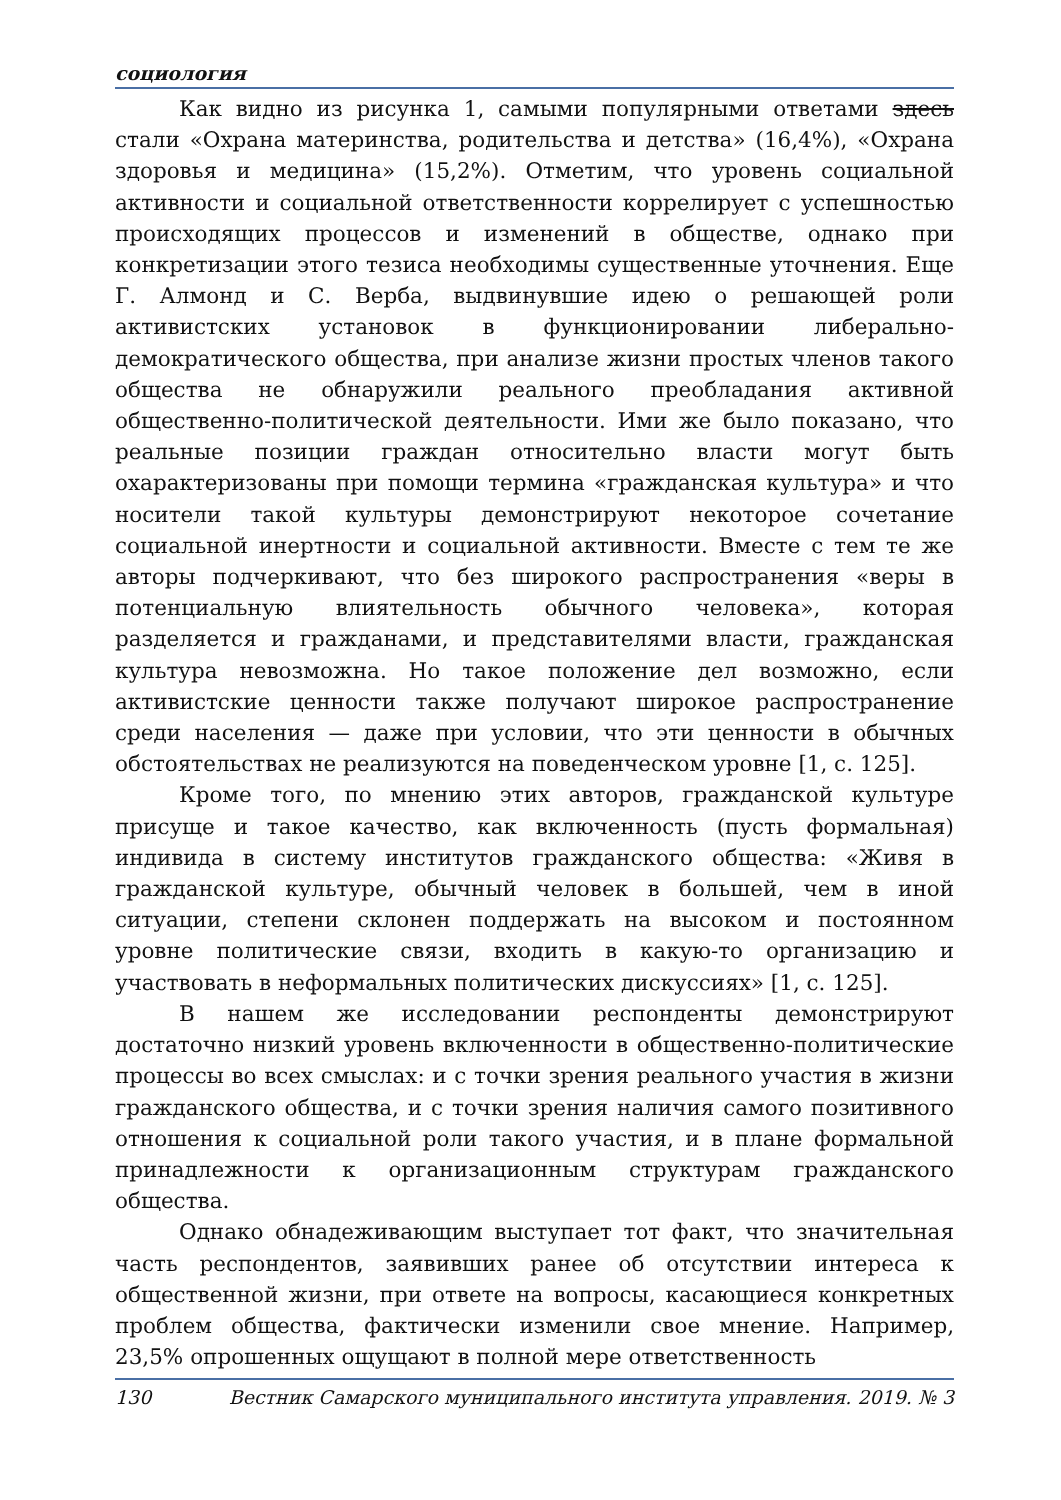социология
Как видно из рисунка 1, самыми популярными ответами здесь стали «Охрана материнства, родительства и детства» (16,4%), «Охрана здоровья и медицина» (15,2%). Отметим, что уровень социальной активности и социальной ответственности коррелирует с успешностью происходящих процессов и изменений в обществе, однако при конкретизации этого тезиса необходимы существенные уточнения. Еще Г. Алмонд и С. Верба, выдвинувшие идею о решающей роли активистских установок в функционировании либерально-демократического общества, при анализе жизни простых членов такого общества не обнаружили реального преобладания активной общественно-политической деятельности. Ими же было показано, что реальные позиции граждан относительно власти могут быть охарактеризованы при помощи термина «гражданская культура» и что носители такой культуры демонстрируют некоторое сочетание социальной инертности и социальной активности. Вместе с тем те же авторы подчеркивают, что без широкого распространения «веры в потенциальную влиятельность обычного человека», которая разделяется и гражданами, и представителями власти, гражданская культура невозможна. Но такое положение дел возможно, если активистские ценности также получают широкое распространение среди населения — даже при условии, что эти ценности в обычных обстоятельствах не реализуются на поведенческом уровне [1, с. 125].
Кроме того, по мнению этих авторов, гражданской культуре присуще и такое качество, как включенность (пусть формальная) индивида в систему институтов гражданского общества: «Живя в гражданской культуре, обычный человек в большей, чем в иной ситуации, степени склонен поддержать на высоком и постоянном уровне политические связи, входить в какую-то организацию и участвовать в неформальных политических дискуссиях» [1, с. 125].
В нашем же исследовании респонденты демонстрируют достаточно низкий уровень включенности в общественно-политические процессы во всех смыслах: и с точки зрения реального участия в жизни гражданского общества, и с точки зрения наличия самого позитивного отношения к социальной роли такого участия, и в плане формальной принадлежности к организационным структурам гражданского общества.
Однако обнадеживающим выступает тот факт, что значительная часть респондентов, заявивших ранее об отсутствии интереса к общественной жизни, при ответе на вопросы, касающиеся конкретных проблем общества, фактически изменили свое мнение. Например, 23,5% опрошенных ощущают в полной мере ответственность
130 Вестник Самарского муниципального института управления. 2019. № 3